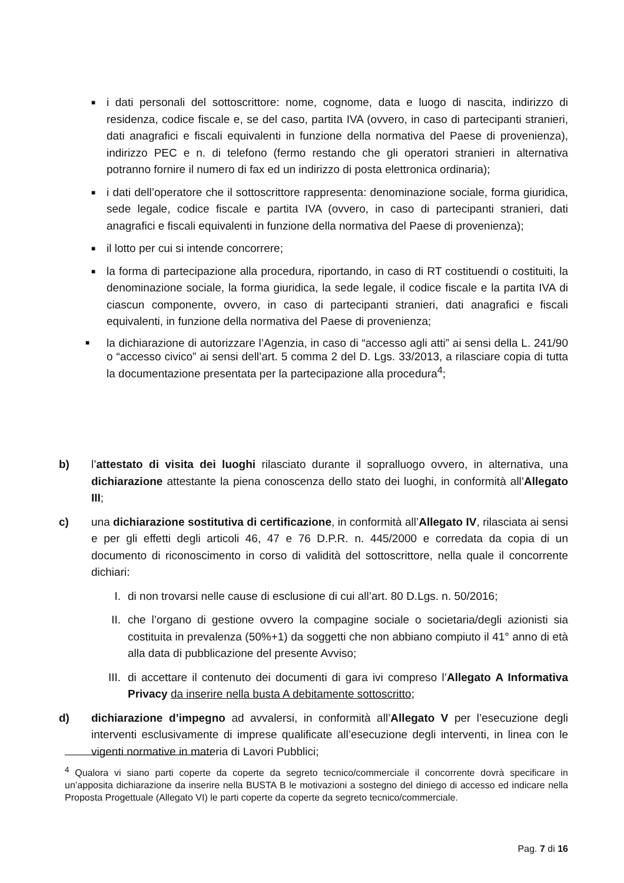■
i dati personali del sottoscrittore: nome, cognome, data e luogo di nascita, indirizzo di residenza, codice fiscale e, se del caso, partita IVA (ovvero, in caso di partecipanti stranieri, dati anagrafici e fiscali equivalenti in funzione della normativa del Paese di provenienza), indirizzo PEC e n. di telefono (fermo restando che gli operatori stranieri in alternativa potranno fornire il numero di fax ed un indirizzo di posta elettronica ordinaria);
■
i dati dell’operatore che il sottoscrittore rappresenta: denominazione sociale, forma giuridica, sede legale, codice fiscale e partita IVA (ovvero, in caso di partecipanti stranieri, dati anagrafici e fiscali equivalenti in funzione della normativa del Paese di provenienza);
■
il lotto per cui si intende concorrere;
■
la forma di partecipazione alla procedura, riportando, in caso di RT costituendi o costituiti, la denominazione sociale, la forma giuridica, la sede legale, il codice fiscale e la partita IVA di ciascun componente, ovvero, in caso di partecipanti stranieri, dati anagrafici e fiscali equivalenti, in funzione della normativa del Paese di provenienza;
■
la dichiarazione di autorizzare l’Agenzia, in caso di “accesso agli atti” ai sensi della L. 241/90 o “accesso civico” ai sensi dell’art. 5 comma 2 del D. Lgs. 33/2013, a rilasciare copia di tutta la documentazione presentata per la partecipazione alla procedura<sup>4</sup>;
b) l’attestato di visita dei luoghi rilasciato durante il sopralluogo ovvero, in alternativa, una dichiarazione attestante la piena conoscenza dello stato dei luoghi, in conformità all’Allegato III;
c) una dichiarazione sostitutiva di certificazione, in conformità all’Allegato IV, rilasciata ai sensi e per gli effetti degli articoli 46, 47 e 76 D.P.R. n. 445/2000 e corredata da copia di un documento di riconoscimento in corso di validità del sottoscrittore, nella quale il concorrente dichiari:
I. di non trovarsi nelle cause di esclusione di cui all’art. 80 D.Lgs. n. 50/2016;
II. che l’organo di gestione ovvero la compagine sociale o societaria/degli azionisti sia costituita in prevalenza (50%+1) da soggetti che non abbiano compiuto il 41° anno di età alla data di pubblicazione del presente Avviso;
III. di accettare il contenuto dei documenti di gara ivi compreso l’Allegato A Informativa Privacy da inserire nella busta A debitamente sottoscritto;
d) dichiarazione d’impegno ad avvalersi, in conformità all’Allegato V per l’esecuzione degli interventi esclusivamente di imprese qualificate all’esecuzione degli interventi, in linea con le vigenti normative in materia di Lavori Pubblici;
<sup>4</sup> Qualora vi siano parti coperte da coperte da segreto tecnico/commerciale il concorrente dovrà specificare in un’apposita dichiarazione da inserire nella BUSTA B le motivazioni a sostegno del diniego di accesso ed indicare nella Proposta Progettuale (Allegato VI) le parti coperte da coperte da segreto tecnico/commerciale.
Pag. 7 di 16